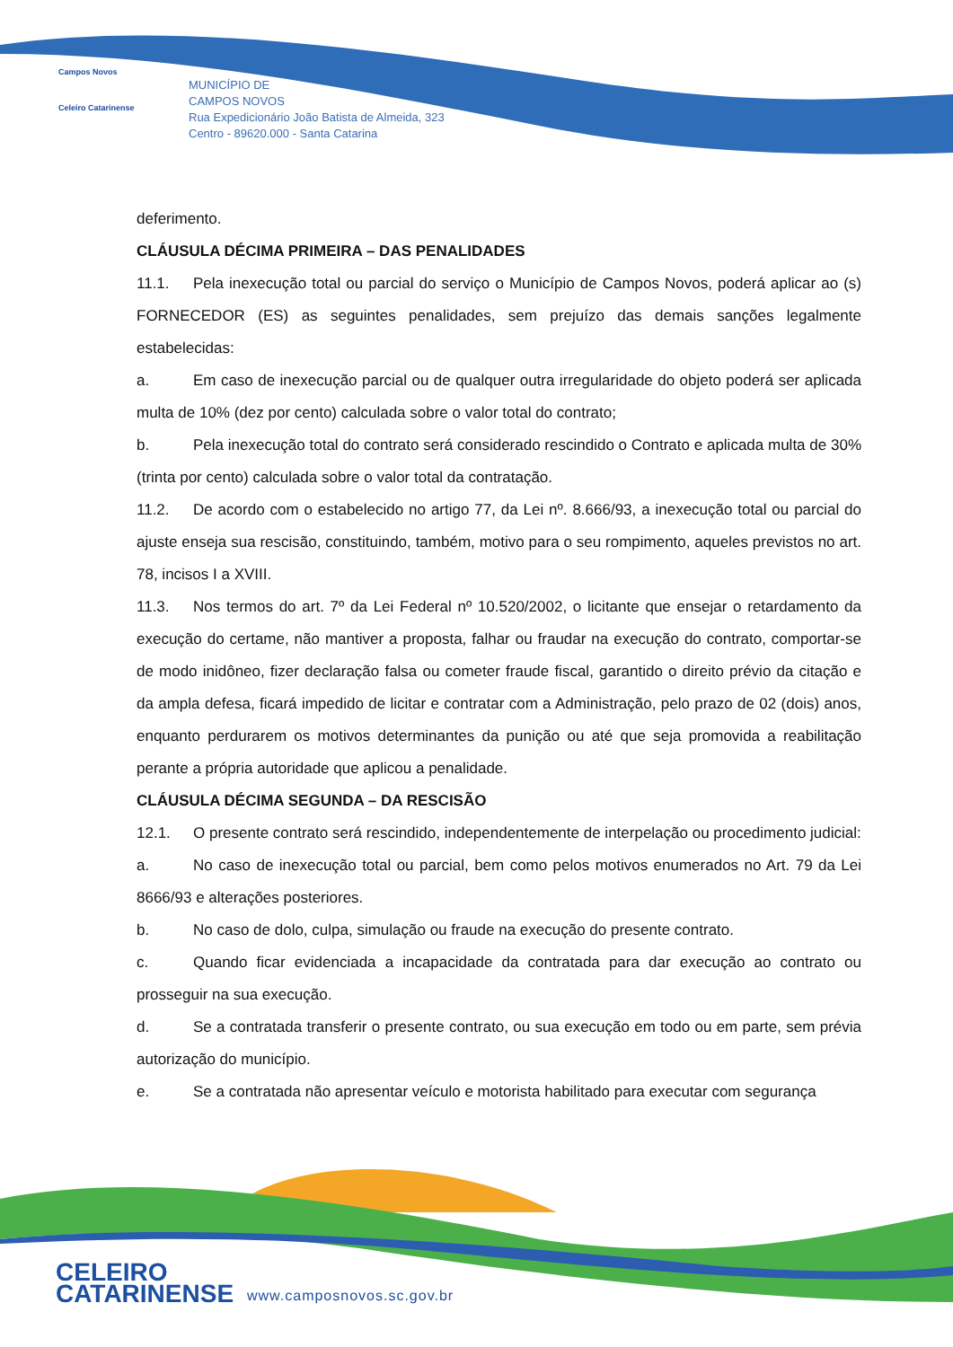Campos Novos
Celeiro Catarinense
MUNICÍPIO DE
CAMPOS NOVOS
Rua Expedicionário João Batista de Almeida, 323
Centro - 89620.000 - Santa Catarina
deferimento.
CLÁUSULA DÉCIMA PRIMEIRA – DAS PENALIDADES
11.1. Pela inexecução total ou parcial do serviço o Município de Campos Novos, poderá aplicar ao (s) FORNECEDOR (ES) as seguintes penalidades, sem prejuízo das demais sanções legalmente estabelecidas:
a. Em caso de inexecução parcial ou de qualquer outra irregularidade do objeto poderá ser aplicada multa de 10% (dez por cento) calculada sobre o valor total do contrato;
b. Pela inexecução total do contrato será considerado rescindido o Contrato e aplicada multa de 30% (trinta por cento) calculada sobre o valor total da contratação.
11.2. De acordo com o estabelecido no artigo 77, da Lei nº. 8.666/93, a inexecução total ou parcial do ajuste enseja sua rescisão, constituindo, também, motivo para o seu rompimento, aqueles previstos no art. 78, incisos I a XVIII.
11.3. Nos termos do art. 7º da Lei Federal nº 10.520/2002, o licitante que ensejar o retardamento da execução do certame, não mantiver a proposta, falhar ou fraudar na execução do contrato, comportar-se de modo inidôneo, fizer declaração falsa ou cometer fraude fiscal, garantido o direito prévio da citação e da ampla defesa, ficará impedido de licitar e contratar com a Administração, pelo prazo de 02 (dois) anos, enquanto perdurarem os motivos determinantes da punição ou até que seja promovida a reabilitação perante a própria autoridade que aplicou a penalidade.
CLÁUSULA DÉCIMA SEGUNDA – DA RESCISÃO
12.1. O presente contrato será rescindido, independentemente de interpelação ou procedimento judicial:
a. No caso de inexecução total ou parcial, bem como pelos motivos enumerados no Art. 79 da Lei 8666/93 e alterações posteriores.
b. No caso de dolo, culpa, simulação ou fraude na execução do presente contrato.
c. Quando ficar evidenciada a incapacidade da contratada para dar execução ao contrato ou prosseguir na sua execução.
d. Se a contratada transferir o presente contrato, ou sua execução em todo ou em parte, sem prévia autorização do município.
e. Se a contratada não apresentar veículo e motorista habilitado para executar com segurança
CELEIRO
CATARINENSE
www.camposnovos.sc.gov.br